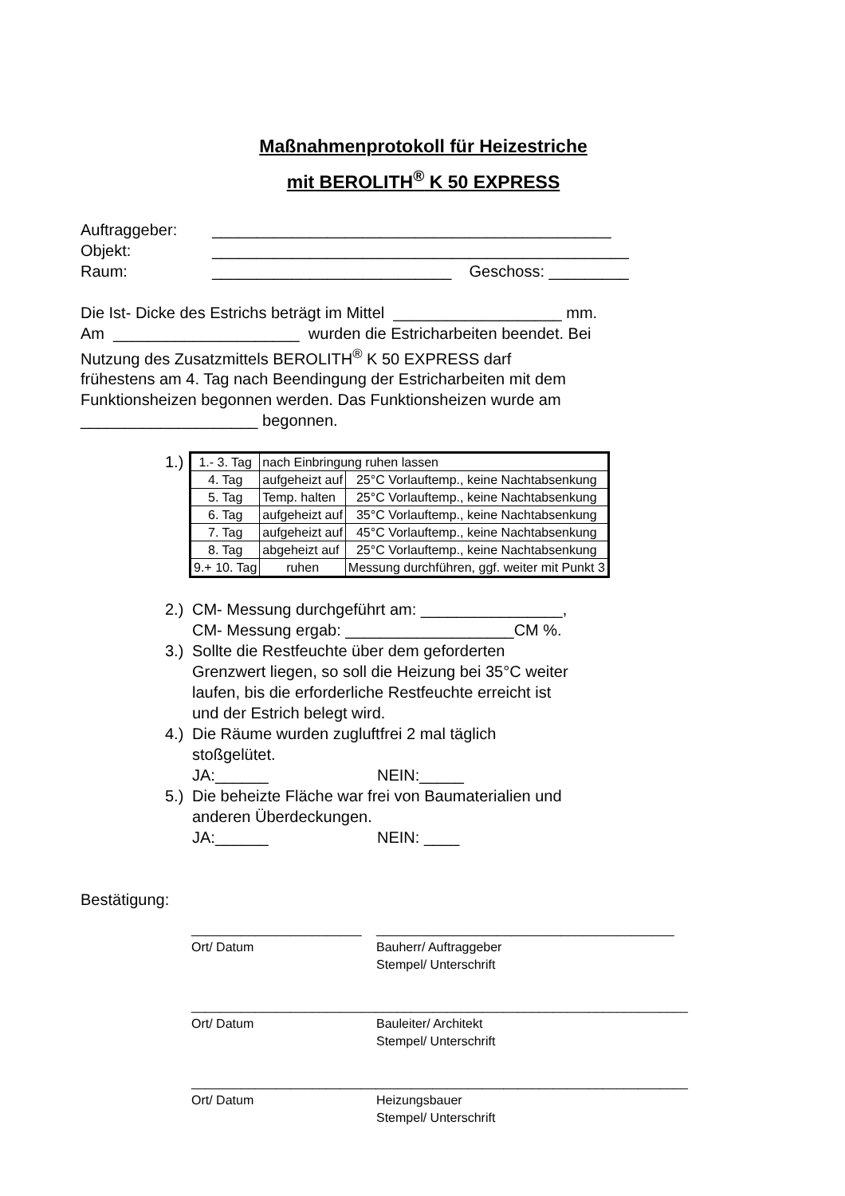Maßnahmenprotokoll für Heizestriche
mit BEROLITH<sup>®</sup> K 50 EXPRESS
Auftraggeber: _____________________________________________
Objekt: _______________________________________________
Raum: ___________________________ Geschoss: _________
Die Ist- Dicke des Estrichs beträgt im Mittel ___________________ mm.
Am _____________________ wurden die Estricharbeiten beendet. Bei
Nutzung des Zusatzmittels BEROLITH<sup>®</sup> K 50 EXPRESS darf
frühestens am 4. Tag nach Beendingung der Estricharbeiten mit dem
Funktionsheizen begonnen werden. Das Funktionsheizen wurde am
____________________ begonnen.
1.)
| 1.- 3. Tag | nach Einbringung ruhen lassen | |
| 4. Tag | aufgeheizt auf | 25°C Vorlauftemp., keine Nachtabsenkung |
| 5. Tag | Temp. halten | 25°C Vorlauftemp., keine Nachtabsenkung |
| 6. Tag | aufgeheizt auf | 35°C Vorlauftemp., keine Nachtabsenkung |
| 7. Tag | aufgeheizt auf | 45°C Vorlauftemp., keine Nachtabsenkung |
| 8. Tag | abgeheizt auf | 25°C Vorlauftemp., keine Nachtabsenkung |
| 9.+ 10. Tag | ruhen | Messung durchführen, ggf. weiter mit Punkt 3 |
2.)
CM- Messung durchgeführt am: ________________,
CM- Messung ergab: ___________________CM %.
3.)
Sollte die Restfeuchte über dem geforderten
Grenzwert liegen, so soll die Heizung bei 35°C weiter
laufen, bis die erforderliche Restfeuchte erreicht ist
und der Estrich belegt wird.
4.)
Die Räume wurden zugluftfrei 2 mal täglich
stoßgelütet.
JA:______ NEIN:_____
5.)
Die beheizte Fläche war frei von Baumaterialien und
anderen Überdeckungen.
JA:______ NEIN: ____
Bestätigung:
________________________ __________________________________________
Ort/ Datum Bauherr/ Auftraggeber
Stempel/ Unterschrift
__________________________
____________________________________________
Ort/ Datum Bauleiter/ Architekt
Stempel/ Unterschrift
__________________________
____________________________________________
Ort/ Datum Heizungsbauer
Stempel/ Unterschrift